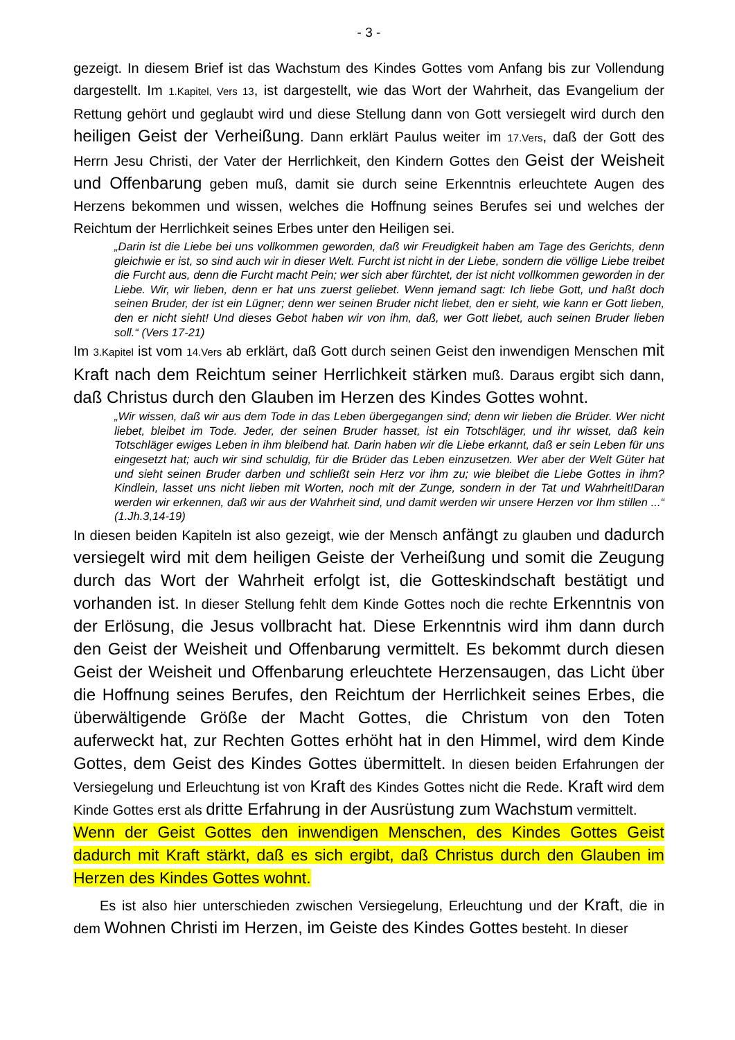- 3 -
gezeigt. In diesem Brief ist das Wachstum des Kindes Gottes vom Anfang bis zur Vollendung dargestellt. Im 1.Kapitel, Vers 13, ist dargestellt, wie das Wort der Wahrheit, das Evangelium der Rettung gehört und geglaubt wird und diese Stellung dann von Gott versiegelt wird durch den heiligen Geist der Verheißung. Dann erklärt Paulus weiter im 17.Vers, daß der Gott des Herrn Jesu Christi, der Vater der Herrlichkeit, den Kindern Gottes den Geist der Weisheit und Offenbarung geben muß, damit sie durch seine Erkenntnis erleuchtete Augen des Herzens bekommen und wissen, welches die Hoffnung seines Berufes sei und welches der Reichtum der Herrlichkeit seines Erbes unter den Heiligen sei.
„Darin ist die Liebe bei uns vollkommen geworden, daß wir Freudigkeit haben am Tage des Gerichts, denn gleichwie er ist, so sind auch wir in dieser Welt. Furcht ist nicht in der Liebe, sondern die völlige Liebe treibet die Furcht aus, denn die Furcht macht Pein; wer sich aber fürchtet, der ist nicht vollkommen geworden in der Liebe. Wir, wir lieben, denn er hat uns zuerst geliebet. Wenn jemand sagt: Ich liebe Gott, und haßt doch seinen Bruder, der ist ein Lügner; denn wer seinen Bruder nicht liebet, den er sieht, wie kann er Gott lieben, den er nicht sieht! Und dieses Gebot haben wir von ihm, daß, wer Gott liebet, auch seinen Bruder lieben soll.“ (Vers 17-21)
Im 3.Kapitel ist vom 14.Vers ab erklärt, daß Gott durch seinen Geist den inwendigen Menschen mit Kraft nach dem Reichtum seiner Herrlichkeit stärken muß. Daraus ergibt sich dann, daß Christus durch den Glauben im Herzen des Kindes Gottes wohnt.
„Wir wissen, daß wir aus dem Tode in das Leben übergegangen sind; denn wir lieben die Brüder. Wer nicht liebet, bleibet im Tode. Jeder, der seinen Bruder hasset, ist ein Totschläger, und ihr wisset, daß kein Totschläger ewiges Leben in ihm bleibend hat. Darin haben wir die Liebe erkannt, daß er sein Leben für uns eingesetzt hat; auch wir sind schuldig, für die Brüder das Leben einzusetzen. Wer aber der Welt Güter hat und sieht seinen Bruder darben und schließt sein Herz vor ihm zu; wie bleibet die Liebe Gottes in ihm? Kindlein, lasset uns nicht lieben mit Worten, noch mit der Zunge, sondern in der Tat und Wahrheit!Daran werden wir erkennen, daß wir aus der Wahrheit sind, und damit werden wir unsere Herzen vor Ihm stillen ...“ (1.Jh.3,14-19)
In diesen beiden Kapiteln ist also gezeigt, wie der Mensch anfängt zu glauben und dadurch versiegelt wird mit dem heiligen Geiste der Verheißung und somit die Zeugung durch das Wort der Wahrheit erfolgt ist, die Gotteskindschaft bestätigt und vorhanden ist. In dieser Stellung fehlt dem Kinde Gottes noch die rechte Erkenntnis von der Erlösung, die Jesus vollbracht hat. Diese Erkenntnis wird ihm dann durch den Geist der Weisheit und Offenbarung vermittelt. Es bekommt durch diesen Geist der Weisheit und Offenbarung erleuchtete Herzensaugen, das Licht über die Hoffnung seines Berufes, den Reichtum der Herrlichkeit seines Erbes, die überwältigende Größe der Macht Gottes, die Christum von den Toten auferweckt hat, zur Rechten Gottes erhöht hat in den Himmel, wird dem Kinde Gottes, dem Geist des Kindes Gottes übermittelt. In diesen beiden Erfahrungen der Versiegelung und Erleuchtung ist von Kraft des Kindes Gottes nicht die Rede. Kraft wird dem Kinde Gottes erst als dritte Erfahrung in der Ausrüstung zum Wachstum vermittelt.
Wenn der Geist Gottes den inwendigen Menschen, des Kindes Gottes Geist dadurch mit Kraft stärkt, daß es sich ergibt, daß Christus durch den Glauben im Herzen des Kindes Gottes wohnt.
Es ist also hier unterschieden zwischen Versiegelung, Erleuchtung und der Kraft, die in dem Wohnen Christi im Herzen, im Geiste des Kindes Gottes besteht. In dieser